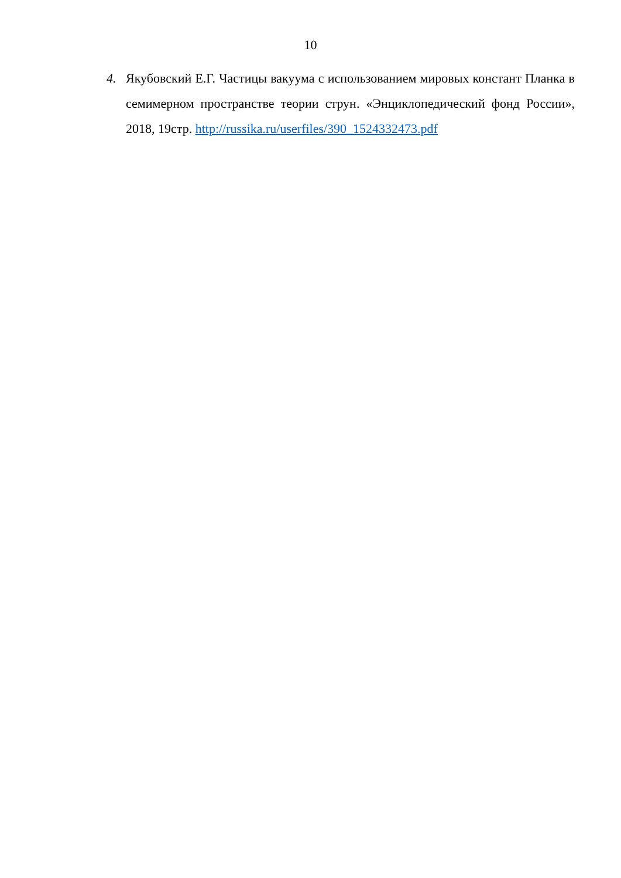10
4. Якубовский Е.Г. Частицы вакуума с использованием мировых констант Планка в семимерном пространстве теории струн. «Энциклопедический фонд России», 2018, 19стр. http://russika.ru/userfiles/390_1524332473.pdf